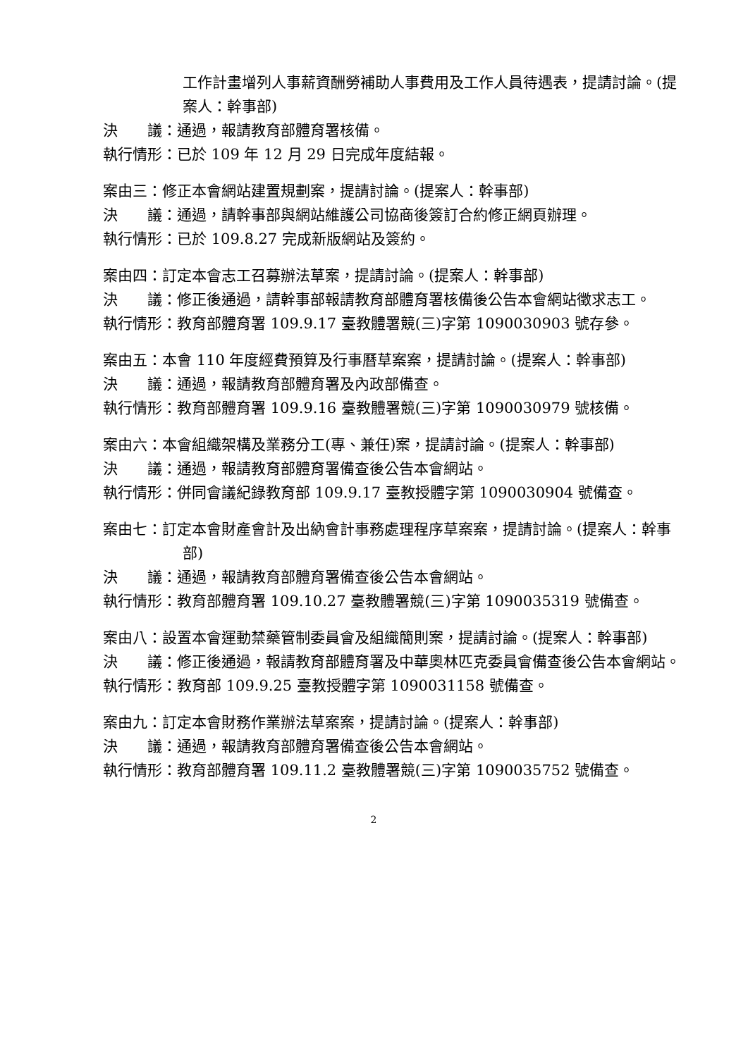工作計畫增列人事薪資酬勞補助人事費用及工作人員待遇表，提請討論。(提案人：幹事部)
決　　議：通過，報請教育部體育署核備。
執行情形：已於 109 年 12 月 29 日完成年度結報。
案由三：修正本會網站建置規劃案，提請討論。(提案人：幹事部)
決　　議：通過，請幹事部與網站維護公司協商後簽訂合約修正網頁辦理。
執行情形：已於 109.8.27 完成新版網站及簽約。
案由四：訂定本會志工召募辦法草案，提請討論。(提案人：幹事部)
決　　議：修正後通過，請幹事部報請教育部體育署核備後公告本會網站徵求志工。
執行情形：教育部體育署 109.9.17 臺教體署競(三)字第 1090030903 號存參。
案由五：本會 110 年度經費預算及行事曆草案案，提請討論。(提案人：幹事部)
決　　議：通過，報請教育部體育署及內政部備查。
執行情形：教育部體育署 109.9.16 臺教體署競(三)字第 1090030979 號核備。
案由六：本會組織架構及業務分工(專、兼任)案，提請討論。(提案人：幹事部)
決　　議：通過，報請教育部體育署備查後公告本會網站。
執行情形：併同會議紀錄教育部 109.9.17 臺教授體字第 1090030904 號備查。
案由七：訂定本會財產會計及出納會計事務處理程序草案案，提請討論。(提案人：幹事部)
決　　議：通過，報請教育部體育署備查後公告本會網站。
執行情形：教育部體育署 109.10.27 臺教體署競(三)字第 1090035319 號備查。
案由八：設置本會運動禁藥管制委員會及組織簡則案，提請討論。(提案人：幹事部)
決　　議：修正後通過，報請教育部體育署及中華奧林匹克委員會備查後公告本會網站。
執行情形：教育部 109.9.25 臺教授體字第 1090031158 號備查。
案由九：訂定本會財務作業辦法草案案，提請討論。(提案人：幹事部)
決　　議：通過，報請教育部體育署備查後公告本會網站。
執行情形：教育部體育署 109.11.2 臺教體署競(三)字第 1090035752 號備查。
2